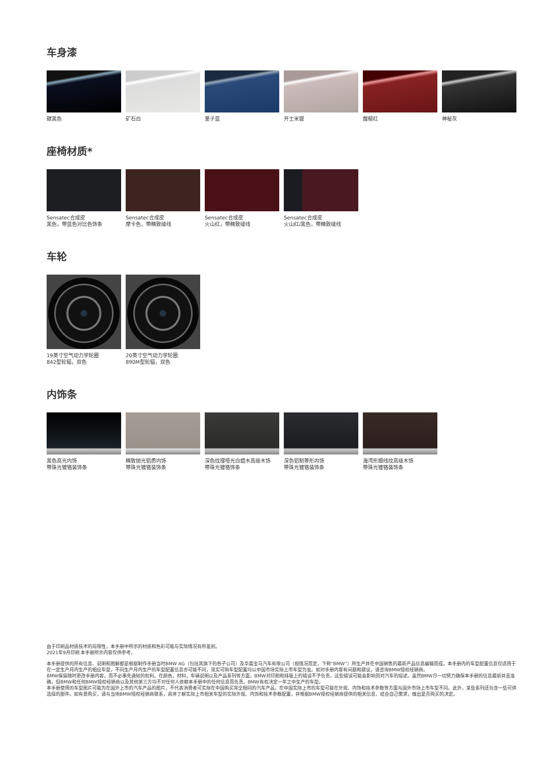车身漆
碳黑色 矿石白 量子蓝 开士米银 馥郁红 神秘灰
座椅材质*
Sensatec合成皮
黑色，带蓝色对比色饰条
Sensatec合成皮
摩卡色，带精致缝线
Sensatec合成皮
火山红，带精致缝线
Sensatec合成皮
火山红/黑色，带精致缝线
车轮
19英寸空气动力学轮圈
842型轮辐，双色
20英寸空气动力学轮圈
890M型轮辐，双色
内饰条
黑色高光内饰
带珠光镀铬装饰条
精致抛光铝质内饰
带珠光镀铬装饰条
深色纹理哑光白蜡木高级木饰
带珠光镀铬饰条
深色铝制菱形内饰
带珠光镀铬装饰条
海湾形细线纹高级木饰
带珠光镀铬装饰条
由于印刷品材质技术的局限性，本手册中所示的材质和色彩可能与实际情况有所差别。
2021年9月印刷 本手册所示内容仅供参考。
本手册提供的所有信息、说明和图解都是根据制作手册当时BMW AG（包括其旗下的各子公司）及华晨宝马汽车有限公司（视情况而定，下称“BMW”）所生产并在中国销售的最新产品信息编辑而成。本手册内的车型配置信息仅适用于在一定生产月内生产的相应车型，不同生产月内生产的车型配置信息亦可能不同，现实可购车型配置均以中国市场实际上市车型为准。如对手册内容有问题和建议，请咨询BMW授权经销商。
BMW保留随时更改手册内容，而不必事先通知的权利。在颜色，材料，车辆说明以及产品系列等方面，BMW对印刷和排版上的错误不予负责，这些错误可能会影响到对汽车的描述。虽然BMW尽一切努力确保本手册的信息最新并且准确，但BMW和任何BMW授权经销商以及其他第三方均不对任何人依赖本手册中的任何信息而负责。BMW有权决定一年之中生产的车型。
本手册使用的车型图片可能为在国外上市的汽车产品的图片，不代表消费者可实际在中国购买完全相同的汽车产品，在中国实际上市的车型可能在外观、内饰和技术参数等方面与国外市场上市车型不同。此外，某些系列还包含一些可供选择的部件。如有意购买，请与当地BMW授权经销商联系，具体了解实际上市相关车型的实际外观、内饰和技术参数配置，并根据BMW授权经销商提供的相关信息，结合自己需求，做出是否购买的决定。